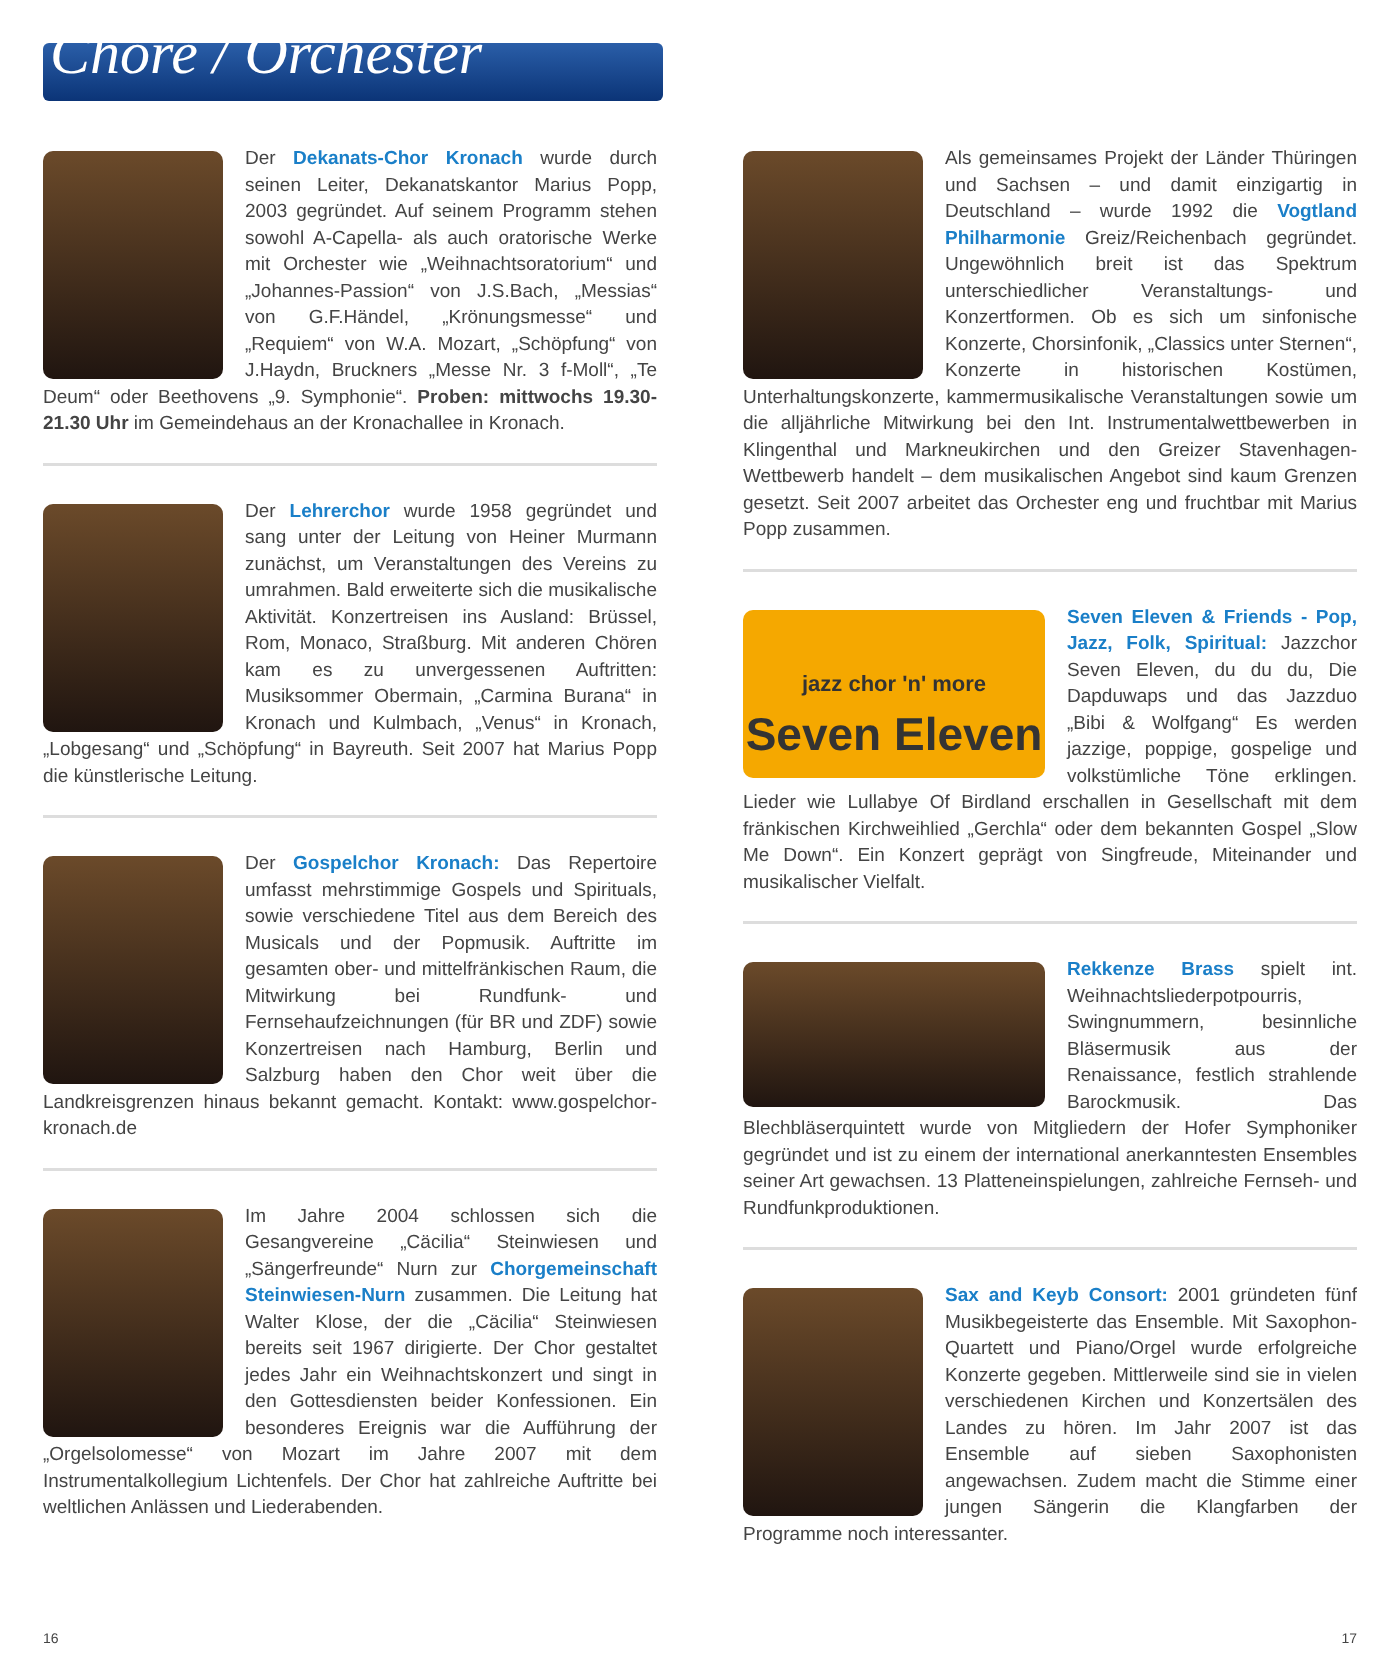Chöre / Orchester
Der Dekanats-Chor Kronach wurde durch seinen Leiter, Dekanatskantor Marius Popp, 2003 gegründet. Auf seinem Programm stehen sowohl A-Capella- als auch oratorische Werke mit Orchester wie „Weihnachtsoratorium“ und „Johannes-Passion“ von J.S.Bach, „Messias“ von G.F.Händel, „Krönungsmesse“ und „Requiem“ von W.A. Mozart, „Schöpfung“ von J.Haydn, Bruckners „Messe Nr. 3 f-Moll“, „Te Deum“ oder Beethovens „9. Symphonie“. Proben: mittwochs 19.30-21.30 Uhr im Gemeindehaus an der Kronachallee in Kronach.
Der Lehrerchor wurde 1958 gegründet und sang unter der Leitung von Heiner Murmann zunächst, um Veranstaltungen des Vereins zu umrahmen. Bald erweiterte sich die musikalische Aktivität. Konzertreisen ins Ausland: Brüssel, Rom, Monaco, Straßburg. Mit anderen Chören kam es zu unvergessenen Auftritten: Musiksommer Obermain, „Carmina Burana“ in Kronach und Kulmbach, „Venus“ in Kronach, „Lobgesang“ und „Schöpfung“ in Bayreuth. Seit 2007 hat Marius Popp die künstlerische Leitung.
Der Gospelchor Kronach: Das Repertoire umfasst mehrstimmige Gospels und Spirituals, sowie verschiedene Titel aus dem Bereich des Musicals und der Popmusik. Auftritte im gesamten ober- und mittelfränkischen Raum, die Mitwirkung bei Rundfunk- und Fernsehaufzeichnungen (für BR und ZDF) sowie Konzertreisen nach Hamburg, Berlin und Salzburg haben den Chor weit über die Landkreisgrenzen hinaus bekannt gemacht. Kontakt: www.gospelchor-kronach.de
Im Jahre 2004 schlossen sich die Gesangvereine „Cäcilia“ Steinwiesen und „Sängerfreunde“ Nurn zur Chorgemeinschaft Steinwiesen-Nurn zusammen. Die Leitung hat Walter Klose, der die „Cäcilia“ Steinwiesen bereits seit 1967 dirigierte. Der Chor gestaltet jedes Jahr ein Weihnachtskonzert und singt in den Gottesdiensten beider Konfessionen. Ein besonderes Ereignis war die Aufführung der „Orgelsolomesse“ von Mozart im Jahre 2007 mit dem Instrumentalkollegium Lichtenfels. Der Chor hat zahlreiche Auftritte bei weltlichen Anlässen und Liederabenden.
Als gemeinsames Projekt der Länder Thüringen und Sachsen – und damit einzigartig in Deutschland – wurde 1992 die Vogtland Philharmonie Greiz/Reichenbach gegründet. Ungewöhnlich breit ist das Spektrum unterschiedlicher Veranstaltungs- und Konzertformen. Ob es sich um sinfonische Konzerte, Chorsinfonik, „Classics unter Sternen“, Konzerte in historischen Kostümen, Unterhaltungskonzerte, kammermusikalische Veranstaltungen sowie um die alljährliche Mitwirkung bei den Int. Instrumentalwettbewerben in Klingenthal und Markneukirchen und den Greizer Stavenhagen-Wettbewerb handelt – dem musikalischen Angebot sind kaum Grenzen gesetzt. Seit 2007 arbeitet das Orchester eng und fruchtbar mit Marius Popp zusammen.
jazz chor 'n' more
Seven Eleven
Seven Eleven & Friends - Pop, Jazz, Folk, Spiritual: Jazzchor Seven Eleven, du du du, Die Dapduwaps und das Jazzduo „Bibi & Wolfgang“ Es werden jazzige, poppige, gospelige und volkstümliche Töne erklingen. Lieder wie Lullabye Of Birdland erschallen in Gesellschaft mit dem fränkischen Kirchweihlied „Gerchla“ oder dem bekannten Gospel „Slow Me Down“. Ein Konzert geprägt von Singfreude, Miteinander und musikalischer Vielfalt.
Rekkenze Brass spielt int. Weihnachtsliederpotpourris, Swingnummern, besinnliche Bläsermusik aus der Renaissance, festlich strahlende Barockmusik. Das Blechbläserquintett wurde von Mitgliedern der Hofer Symphoniker gegründet und ist zu einem der international anerkanntesten Ensembles seiner Art gewachsen. 13 Platteneinspielungen, zahlreiche Fernseh- und Rundfunkproduktionen.
Sax and Keyb Consort: 2001 gründeten fünf Musikbegeisterte das Ensemble. Mit Saxophon-Quartett und Piano/Orgel wurde erfolgreiche Konzerte gegeben. Mittlerweile sind sie in vielen verschiedenen Kirchen und Konzertsälen des Landes zu hören. Im Jahr 2007 ist das Ensemble auf sieben Saxophonisten angewachsen. Zudem macht die Stimme einer jungen Sängerin die Klangfarben der Programme noch interessanter.
16 17